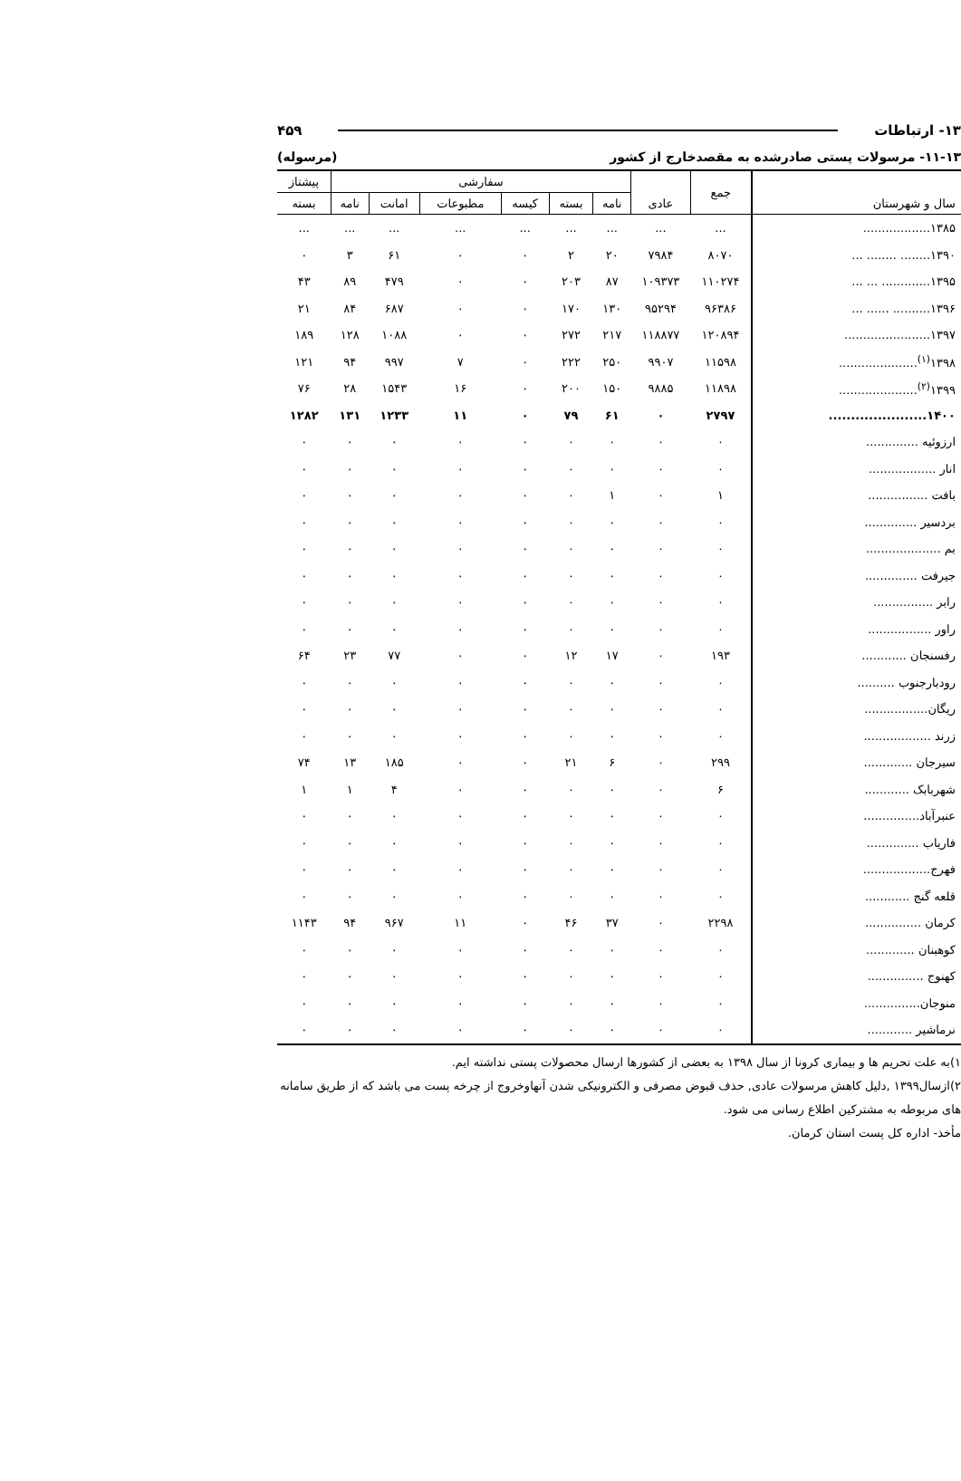۱۳- ارتباطات ۴۵۹
۱۱-۱۳- مرسولات پستی صادرشده به مقصدخارج از کشور (مرسوله)
| سال و شهرستان | جمع | عادی | سفارشی | | | | | | پیشتاز |
| --- | --- | --- | --- | --- | --- | --- | --- | --- | --- |
| | | | نامه | بسته | کیسه | مطبوعات | امانت | نامه | بسته |
| ۱۳۸۵.................. | ... | ... | ... | ... | ... | ... | ... | ... | ... |
| ۱۳۹۰........ ........ ... | ۸۰۷۰ | ۷۹۸۴ | ۲۰ | ۲ | ۰ | ۰ | ۶۱ | ۳ | ۰ |
| ۱۳۹۵............. ... ... | ۱۱۰۲۷۴ | ۱۰۹۳۷۳ | ۸۷ | ۲۰۳ | ۰ | ۰ | ۴۷۹ | ۸۹ | ۴۳ |
| ۱۳۹۶.......... ...... ... | ۹۶۳۸۶ | ۹۵۲۹۴ | ۱۳۰ | ۱۷۰ | ۰ | ۰ | ۶۸۷ | ۸۴ | ۲۱ |
| ۱۳۹۷....................... | ۱۲۰۸۹۴ | ۱۱۸۸۷۷ | ۲۱۷ | ۲۷۲ | ۰ | ۰ | ۱۰۸۸ | ۱۲۸ | ۱۸۹ |
| ۱۳۹۸<sup>(۱)</sup>..................... | ۱۱۵۹۸ | ۹۹۰۷ | ۲۵۰ | ۲۲۲ | ۰ | ۷ | ۹۹۷ | ۹۴ | ۱۲۱ |
| ۱۳۹۹<sup>(۲)</sup>..................... | ۱۱۸۹۸ | ۹۸۸۵ | ۱۵۰ | ۲۰۰ | ۰ | ۱۶ | ۱۵۴۳ | ۲۸ | ۷۶ |
| ۱۴۰۰...................... | ۲۷۹۷ | ۰ | ۶۱ | ۷۹ | ۰ | ۱۱ | ۱۲۳۳ | ۱۳۱ | ۱۲۸۲ |
| ارزوئیه .............. | ۰ | ۰ | ۰ | ۰ | ۰ | ۰ | ۰ | ۰ | ۰ |
| انار .................. | ۰ | ۰ | ۰ | ۰ | ۰ | ۰ | ۰ | ۰ | ۰ |
| بافت ................ | ۱ | ۰ | ۱ | ۰ | ۰ | ۰ | ۰ | ۰ | ۰ |
| بردسیر .............. | ۰ | ۰ | ۰ | ۰ | ۰ | ۰ | ۰ | ۰ | ۰ |
| بم .................... | ۰ | ۰ | ۰ | ۰ | ۰ | ۰ | ۰ | ۰ | ۰ |
| جیرفت .............. | ۰ | ۰ | ۰ | ۰ | ۰ | ۰ | ۰ | ۰ | ۰ |
| رابر ................ | ۰ | ۰ | ۰ | ۰ | ۰ | ۰ | ۰ | ۰ | ۰ |
| راور ................. | ۰ | ۰ | ۰ | ۰ | ۰ | ۰ | ۰ | ۰ | ۰ |
| رفسنجان ............ | ۱۹۳ | ۰ | ۱۷ | ۱۲ | ۰ | ۰ | ۷۷ | ۲۳ | ۶۴ |
| رودبارجنوب .......... | ۰ | ۰ | ۰ | ۰ | ۰ | ۰ | ۰ | ۰ | ۰ |
| ریگان................. | ۰ | ۰ | ۰ | ۰ | ۰ | ۰ | ۰ | ۰ | ۰ |
| زرند .................. | ۰ | ۰ | ۰ | ۰ | ۰ | ۰ | ۰ | ۰ | ۰ |
| سیرجان ............. | ۲۹۹ | ۰ | ۶ | ۲۱ | ۰ | ۰ | ۱۸۵ | ۱۳ | ۷۴ |
| شهربابک ............ | ۶ | ۰ | ۰ | ۰ | ۰ | ۰ | ۴ | ۱ | ۱ |
| عنبرآباد............... | ۰ | ۰ | ۰ | ۰ | ۰ | ۰ | ۰ | ۰ | ۰ |
| فاریاب .............. | ۰ | ۰ | ۰ | ۰ | ۰ | ۰ | ۰ | ۰ | ۰ |
| فهرج.................. | ۰ | ۰ | ۰ | ۰ | ۰ | ۰ | ۰ | ۰ | ۰ |
| قلعه گنج ............ | ۰ | ۰ | ۰ | ۰ | ۰ | ۰ | ۰ | ۰ | ۰ |
| کرمان ............... | ۲۲۹۸ | ۰ | ۳۷ | ۴۶ | ۰ | ۱۱ | ۹۶۷ | ۹۴ | ۱۱۴۳ |
| کوهبنان ............. | ۰ | ۰ | ۰ | ۰ | ۰ | ۰ | ۰ | ۰ | ۰ |
| کهنوج ............... | ۰ | ۰ | ۰ | ۰ | ۰ | ۰ | ۰ | ۰ | ۰ |
| منوجان............... | ۰ | ۰ | ۰ | ۰ | ۰ | ۰ | ۰ | ۰ | ۰ |
| نرماشیر ............ | ۰ | ۰ | ۰ | ۰ | ۰ | ۰ | ۰ | ۰ | ۰ |
۱)به علت تحریم ها و بیماری کرونا از سال ۱۳۹۸ به بعضی از کشورها ارسال محصولات پستی نداشته ایم.
۲)ازسال۱۳۹۹ ,دلیل کاهش مرسولات عادی, حذف قبوض مصرفی و الکترونیکی شدن آنهاوخروج از چرخه پست می باشد که از طریق سامانه های مربوطه به مشترکین اطلاع رسانی می شود.
مأخذ- اداره کل پست استان کرمان.